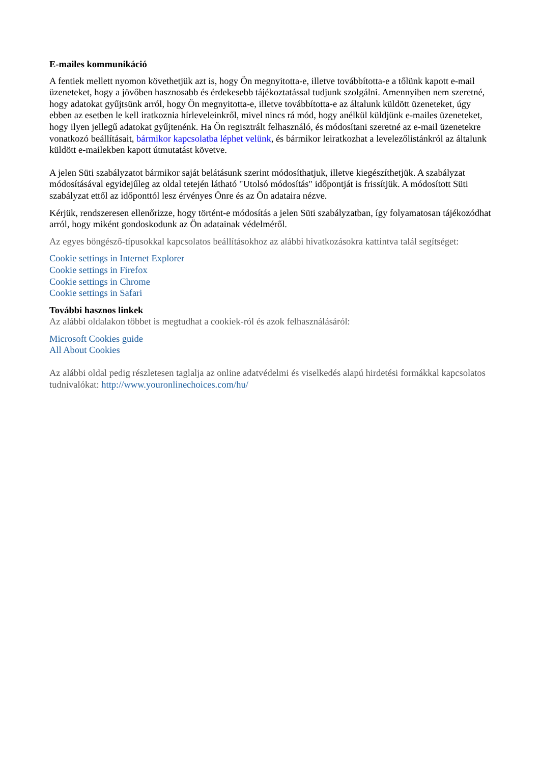E-mailes kommunikáció
A fentiek mellett nyomon követhetjük azt is, hogy Ön megnyitotta-e, illetve továbbította-e a tőlünk kapott e-mail üzeneteket, hogy a jövőben hasznosabb és érdekesebb tájékoztatással tudjunk szolgálni. Amennyiben nem szeretné, hogy adatokat gyűjtsünk arról, hogy Ön megnyitotta-e, illetve továbbította-e az általunk küldött üzeneteket, úgy ebben az esetben le kell iratkoznia hírleveleinkről, mivel nincs rá mód, hogy anélkül küldjünk e-mailes üzeneteket, hogy ilyen jellegű adatokat gyűjtenénk. Ha Ön regisztrált felhasználó, és módosítani szeretné az e-mail üzenetekre vonatkozó beállításait, bármikor kapcsolatba léphet velünk, és bármikor leiratkozhat a levelezőlistánkról az általunk küldött e-mailekben kapott útmutatást követve.
A jelen Süti szabályzatot bármikor saját belátásunk szerint módosíthatjuk, illetve kiegészíthetjük. A szabályzat módosításával egyidejűleg az oldal tetején látható "Utolsó módosítás" időpontját is frissítjük. A módosított Süti szabályzat ettől az időponttól lesz érvényes Önre és az Ön adataira nézve.
Kérjük, rendszeresen ellenőrizze, hogy történt-e módosítás a jelen Süti szabályzatban, így folyamatosan tájékozódhat arról, hogy miként gondoskodunk az Ön adatainak védelméről.
Az egyes böngésző-típusokkal kapcsolatos beállításokhoz az alábbi hivatkozásokra kattintva talál segítséget:
Cookie settings in Internet Explorer
Cookie settings in Firefox
Cookie settings in Chrome
Cookie settings in Safari
További hasznos linkek
Az alábbi oldalakon többet is megtudhat a cookiek-ról és azok felhasználásáról:
Microsoft Cookies guide
All About Cookies
Az alábbi oldal pedig részletesen taglalja az online adatvédelmi és viselkedés alapú hirdetési formákkal kapcsolatos tudnivalókat: http://www.youronlinechoices.com/hu/